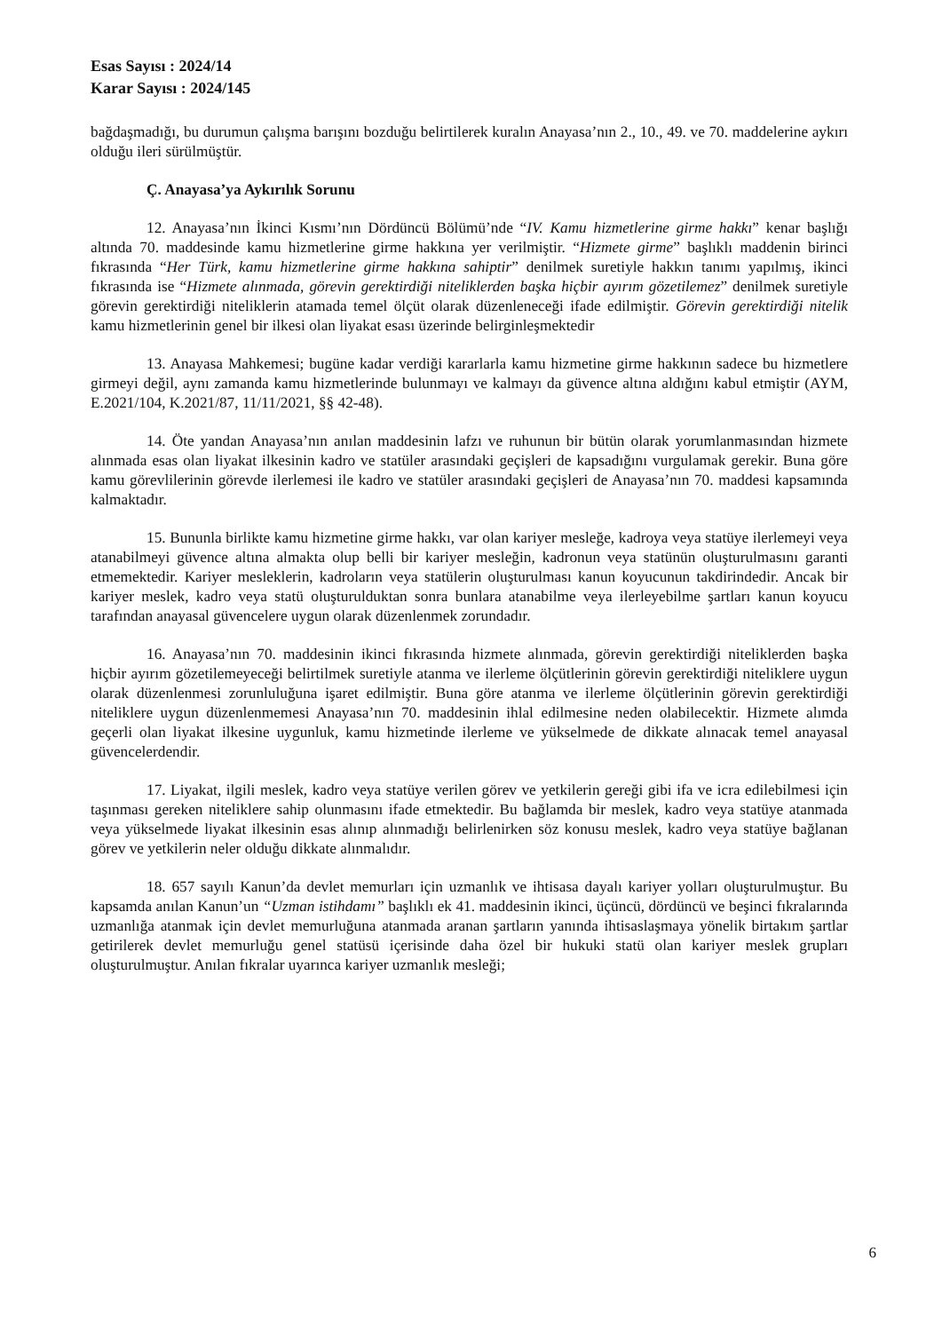Esas Sayısı : 2024/14
Karar Sayısı : 2024/145
bağdaşmadığı, bu durumun çalışma barışını bozduğu belirtilerek kuralın Anayasa’nın 2., 10., 49. ve 70. maddelerine aykırı olduğu ileri sürülmüştür.
Ç. Anayasa’ya Aykırılık Sorunu
12. Anayasa’nın İkinci Kısmı’nın Dördüncü Bölümü’nde “IV. Kamu hizmetlerine girme hakkı” kenar başlığı altında 70. maddesinde kamu hizmetlerine girme hakkına yer verilmiştir. “Hizmete girme” başlıklı maddenin birinci fıkrasında “Her Türk, kamu hizmetlerine girme hakkına sahiptir” denilmek suretiyle hakkın tanımı yapılmış, ikinci fıkrasında ise “Hizmete alınmada, görevin gerektirdiği niteliklerden başka hiçbir ayırım gözetilemez” denilmek suretiyle görevin gerektirdiği niteliklerin atamada temel ölçüt olarak düzenleneceği ifade edilmiştir. Görevin gerektirdiği nitelik kamu hizmetlerinin genel bir ilkesi olan liyakat esası üzerinde belirginleşmektedir
13. Anayasa Mahkemesi; bugüne kadar verdiği kararlarla kamu hizmetine girme hakkının sadece bu hizmetlere girmeyi değil, aynı zamanda kamu hizmetlerinde bulunmayı ve kalmayı da güvence altına aldığını kabul etmiştir (AYM, E.2021/104, K.2021/87, 11/11/2021, §§ 42-48).
14. Öte yandan Anayasa’nın anılan maddesinin lafzı ve ruhunun bir bütün olarak yorumlanmasından hizmete alınmada esas olan liyakat ilkesinin kadro ve statüler arasındaki geçişleri de kapsadığını vurgulamak gerekir. Buna göre kamu görevlilerinin görevde ilerlemesi ile kadro ve statüler arasındaki geçişleri de Anayasa’nın 70. maddesi kapsamında kalmaktadır.
15. Bununla birlikte kamu hizmetine girme hakkı, var olan kariyer mesleğe, kadroya veya statüye ilerlemeyi veya atanabilmeyi güvence altına almakta olup belli bir kariyer mesleğin, kadronun veya statünün oluşturulmasını garanti etmemektedir. Kariyer mesleklerin, kadroların veya statülerin oluşturulması kanun koyucunun takdirindedir. Ancak bir kariyer meslek, kadro veya statü oluşturulduktan sonra bunlara atanabilme veya ilerleyebilme şartları kanun koyucu tarafından anayasal güvencelere uygun olarak düzenlenmek zorundadır.
16. Anayasa’nın 70. maddesinin ikinci fıkrasında hizmete alınmada, görevin gerektirdiği niteliklerden başka hiçbir ayırım gözetilemeyeceği belirtilmek suretiyle atanma ve ilerleme ölçütlerinin görevin gerektirdiği niteliklere uygun olarak düzenlenmesi zorunluluğuna işaret edilmiştir. Buna göre atanma ve ilerleme ölçütlerinin görevin gerektirdiği niteliklere uygun düzenlenmemesi Anayasa’nın 70. maddesinin ihlal edilmesine neden olabilecektir. Hizmete alımda geçerli olan liyakat ilkesine uygunluk, kamu hizmetinde ilerleme ve yükselmede de dikkate alınacak temel anayasal güvencelerdendir.
17. Liyakat, ilgili meslek, kadro veya statüye verilen görev ve yetkilerin gereği gibi ifa ve icra edilebilmesi için taşınması gereken niteliklere sahip olunmasını ifade etmektedir. Bu bağlamda bir meslek, kadro veya statüye atanmada veya yükselmede liyakat ilkesinin esas alınıp alınmadığı belirlenirken söz konusu meslek, kadro veya statüye bağlanan görev ve yetkilerin neler olduğu dikkate alınmalıdır.
18. 657 sayılı Kanun’da devlet memurları için uzmanlık ve ihtisasa dayalı kariyer yolları oluşturulmuştur. Bu kapsamda anılan Kanun’un “Uzman istihdamı” başlıklı ek 41. maddesinin ikinci, üçüncü, dördüncü ve beşinci fıkralarında uzmanlığa atanmak için devlet memurluğuna atanmada aranan şartların yanında ihtisaslaşmaya yönelik birtakım şartlar getirilerek devlet memurluğu genel statüsü içerisinde daha özel bir hukuki statü olan kariyer meslek grupları oluşturulmuştur. Anılan fıkralar uyarınca kariyer uzmanlık mesleği;
6